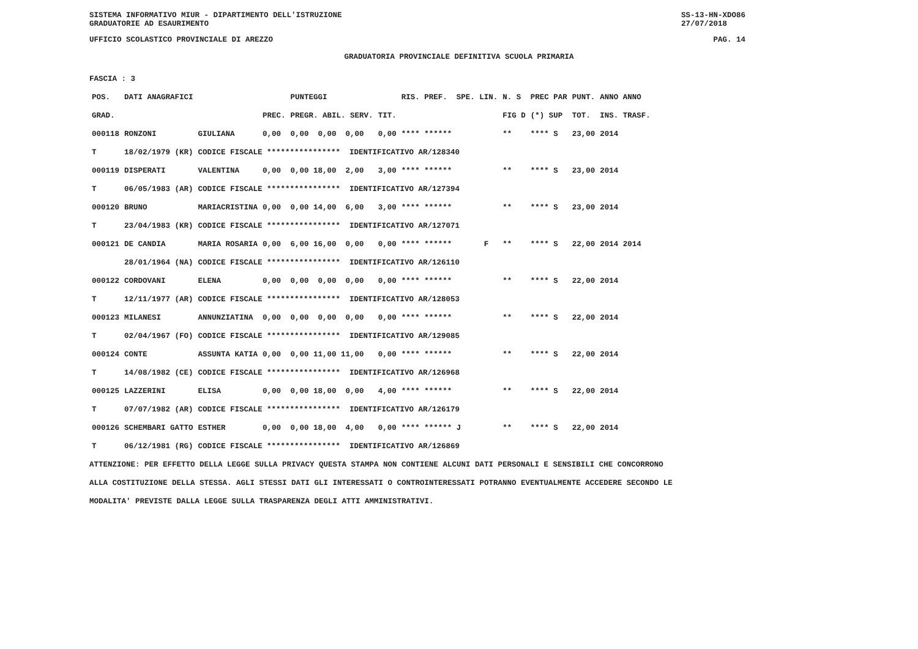SISTEMA INFORMATIVO MIUR - DIPARTIMENTO DELL'ISTRUZIONE
GRADUATORIE AD ESAURIMENTO SS-13-HN-XDO86
27/07/2018
UFFICIO SCOLASTICO PROVINCIALE DI AREZZO PAG. 14
GRADUATORIA PROVINCIALE DEFINITIVA SCUOLA PRIMARIA
FASCIA : 3
| POS. | DATI ANAGRAFICI | | | PUNTEGGI | | RIS. PREF. SPE. LIN. | N. S | PREC PAR | PUNT. | ANNO ANNO |
| --- | --- | --- | --- | --- | --- | --- | --- | --- | --- | --- |
| GRAD. | | | PREC. | PREGR. ABIL. SERV. | TIT. | | FIG D | (*) SUP | TOT. | INS. TRASF. |
| 000118 | RONZONI | GIULIANA | 0,00 | 0,00 0,00 0,00 | 0,00 | **** ****** | ** | **** S | 23,00 | 2014 |
| T | 18/02/1979 (KR) | CODICE FISCALE **************** IDENTIFICATIVO AR/128340 | | | | | | | | |
| 000119 | DISPERATI | VALENTINA | 0,00 | 0,00 18,00 2,00 | 3,00 | **** ****** | ** | **** S | 23,00 | 2014 |
| T | 06/05/1983 (AR) | CODICE FISCALE **************** IDENTIFICATIVO AR/127394 | | | | | | | | |
| 000120 | BRUNO | MARIACRISTINA | 0,00 | 0,00 14,00 6,00 | 3,00 | **** ****** | ** | **** S | 23,00 | 2014 |
| T | 23/04/1983 (KR) | CODICE FISCALE **************** IDENTIFICATIVO AR/127071 | | | | | | | | |
| 000121 | DE CANDIA | MARIA ROSARIA | 0,00 | 6,00 16,00 0,00 | 0,00 | **** ****** F | ** | **** S | 22,00 | 2014 2014 |
| | 28/01/1964 (NA) | CODICE FISCALE **************** IDENTIFICATIVO AR/126110 | | | | | | | | |
| 000122 | CORDOVANI | ELENA | 0,00 | 0,00 0,00 0,00 | 0,00 | **** ****** | ** | **** S | 22,00 | 2014 |
| T | 12/11/1977 (AR) | CODICE FISCALE **************** IDENTIFICATIVO AR/128053 | | | | | | | | |
| 000123 | MILANESI | ANNUNZIATINA | 0,00 | 0,00 0,00 0,00 | 0,00 | **** ****** | ** | **** S | 22,00 | 2014 |
| T | 02/04/1967 (FO) | CODICE FISCALE **************** IDENTIFICATIVO AR/129085 | | | | | | | | |
| 000124 | CONTE | ASSUNTA KATIA | 0,00 | 0,00 11,00 11,00 | 0,00 | **** ****** | ** | **** S | 22,00 | 2014 |
| T | 14/08/1982 (CE) | CODICE FISCALE **************** IDENTIFICATIVO AR/126968 | | | | | | | | |
| 000125 | LAZZERINI | ELISA | 0,00 | 0,00 18,00 0,00 | 4,00 | **** ****** | ** | **** S | 22,00 | 2014 |
| T | 07/07/1982 (AR) | CODICE FISCALE **************** IDENTIFICATIVO AR/126179 | | | | | | | | |
| 000126 | SCHEMBARI GATTO | ESTHER | 0,00 | 0,00 18,00 4,00 | 0,00 | **** ****** J | ** | **** S | 22,00 | 2014 |
| T | 06/12/1981 (RG) | CODICE FISCALE **************** IDENTIFICATIVO AR/126869 | | | | | | | | |
ATTENZIONE: PER EFFETTO DELLA LEGGE SULLA PRIVACY QUESTA STAMPA NON CONTIENE ALCUNI DATI PERSONALI E SENSIBILI CHE CONCORRONO
ALLA COSTITUZIONE DELLA STESSA. AGLI STESSI DATI GLI INTERESSATI O CONTROINTERESSATI POTRANNO EVENTUALMENTE ACCEDERE SECONDO LE
MODALITA' PREVISTE DALLA LEGGE SULLA TRASPARENZA DEGLI ATTI AMMINISTRATIVI.